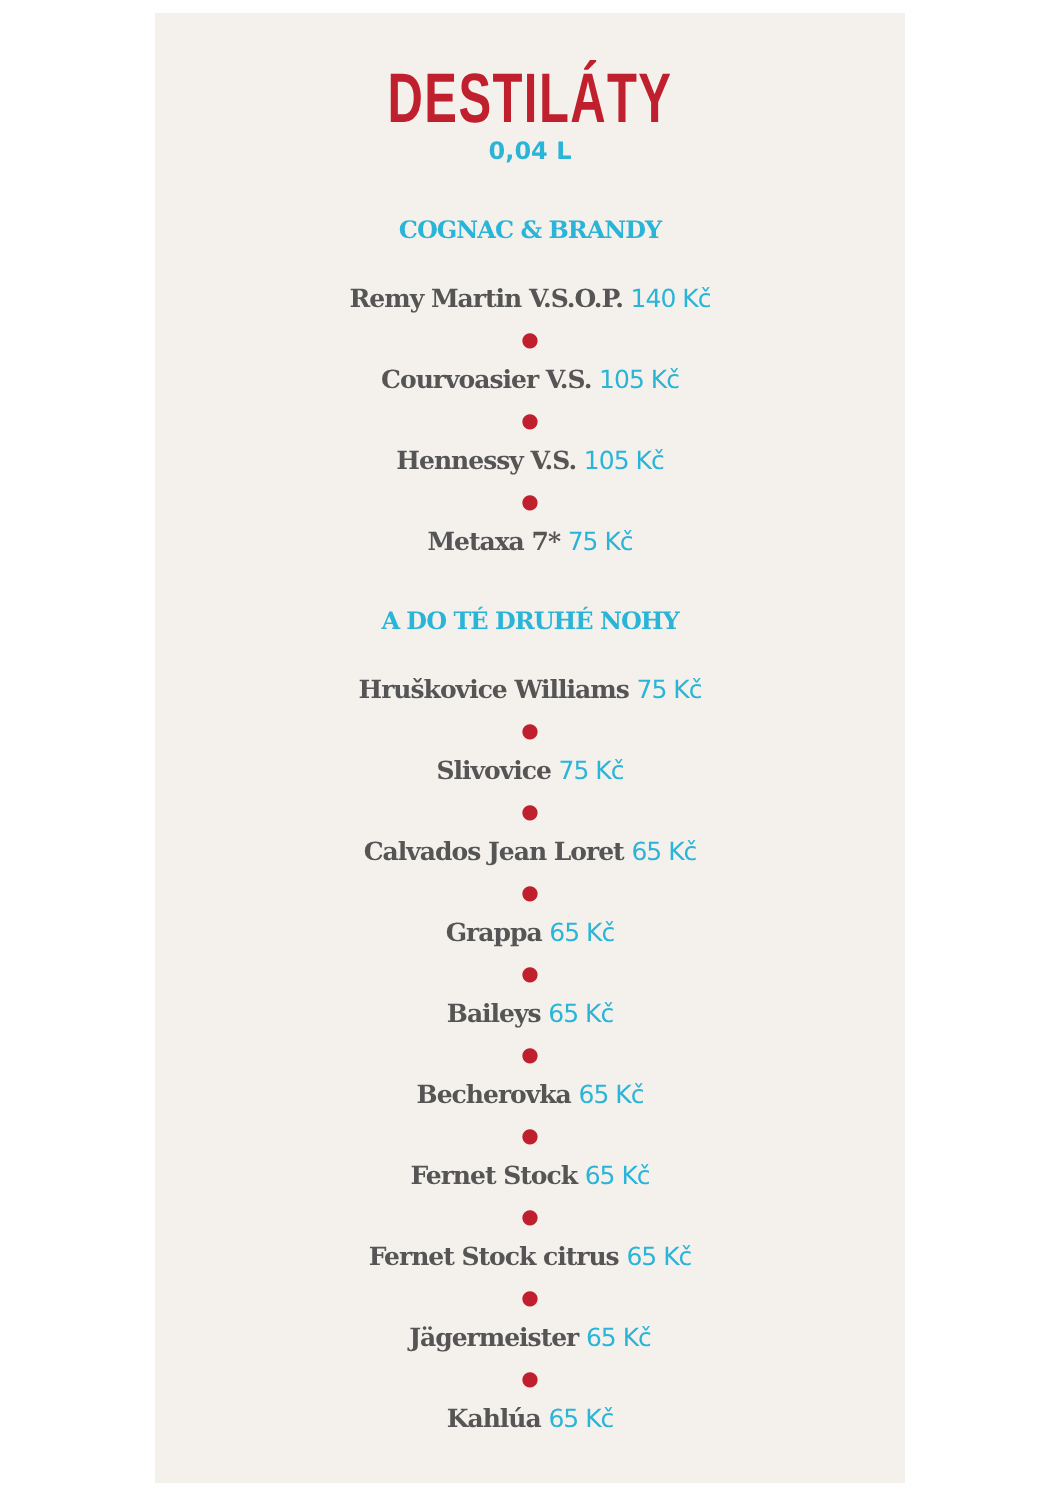DESTILÁTY
0,04 L
COGNAC & BRANDY
Remy Martin V.S.O.P. 140 Kč
●
Courvoasier V.S. 105 Kč
●
Hennessy V.S. 105 Kč
●
Metaxa 7* 75 Kč
A DO TÉ DRUHÉ NOHY
Hruškovice Williams 75 Kč
●
Slivovice 75 Kč
●
Calvados Jean Loret 65 Kč
●
Grappa 65 Kč
●
Baileys 65 Kč
●
Becherovka 65 Kč
●
Fernet Stock 65 Kč
●
Fernet Stock citrus 65 Kč
●
Jägermeister 65 Kč
●
Kahlúa 65 Kč